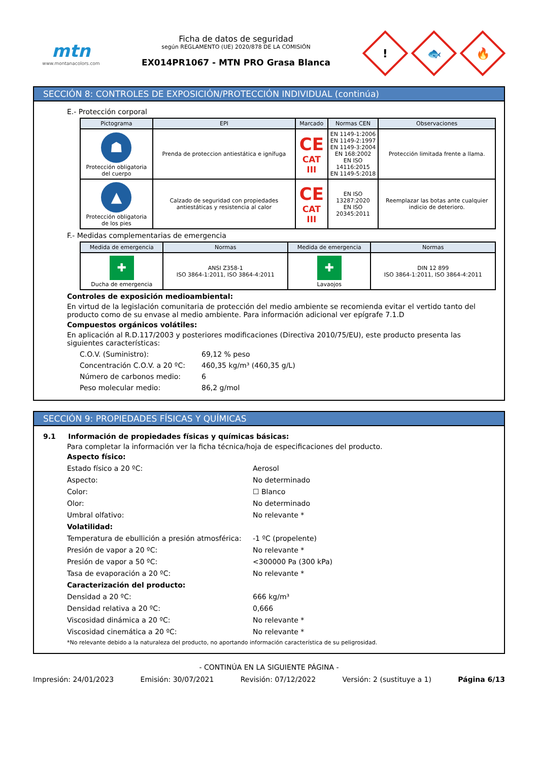mtn
www.montanacolors.com
Ficha de datos de seguridad
según REGLAMENTO (UE) 2020/878 DE LA COMISIÓN
EX014PR1067 - MTN PRO Grasa Blanca
!
🐟
🔥
SECCIÓN 8: CONTROLES DE EXPOSICIÓN/PROTECCIÓN INDIVIDUAL (continúa)
E.- Protección corporal
| Pictograma | EPI | Marcado | Normas CEN | Observaciones |
| --- | --- | --- | --- | --- |
| ☗ Protección obligatoria del cuerpo | Prenda de proteccion antiestática e ignífuga | CE CAT III | EN 1149-1:2006 EN 1149-2:1997 EN 1149-3:2004 EN 168:2002 EN ISO 14116:2015 EN 1149-5:2018 | Protección limitada frente a llama. |
| ▲ Protección obligatoria de los pies | Calzado de seguridad con propiedades antiestáticas y resistencia al calor | CE CAT III | EN ISO 13287:2020 EN ISO 20345:2011 | Reemplazar las botas ante cualquier indicio de deterioro. |
F.- Medidas complementarias de emergencia
| Medida de emergencia | Normas | Medida de emergencia | Normas |
| --- | --- | --- | --- |
| ✚ Ducha de emergencia | ANSI Z358-1 ISO 3864-1:2011, ISO 3864-4:2011 | ✚ Lavaojos | DIN 12 899 ISO 3864-1:2011, ISO 3864-4:2011 |
Controles de exposición medioambiental:
En virtud de la legislación comunitaria de protección del medio ambiente se recomienda evitar el vertido tanto del producto como de su envase al medio ambiente. Para información adicional ver epígrafe 7.1.D
Compuestos orgánicos volátiles:
En aplicación al R.D.117/2003 y posteriores modificaciones (Directiva 2010/75/EU), este producto presenta las siguientes características:
C.O.V. (Suministro): 69,12 % peso
Concentración C.O.V. a 20 ºC: 460,35 kg/m³ (460,35 g/L)
Número de carbonos medio: 6
Peso molecular medio: 86,2 g/mol
SECCIÓN 9: PROPIEDADES FÍSICAS Y QUÍMICAS
9.1 Información de propiedades físicas y químicas básicas:
Para completar la información ver la ficha técnica/hoja de especificaciones del producto.
Aspecto físico:
Estado físico a 20 ºC: Aerosol
Aspecto: No determinado
Color: ☐ Blanco
Olor: No determinado
Umbral olfativo: No relevante *
Volatilidad:
Temperatura de ebullición a presión atmosférica: -1 ºC (propelente)
Presión de vapor a 20 ºC: No relevante *
Presión de vapor a 50 ºC: <300000 Pa (300 kPa)
Tasa de evaporación a 20 ºC: No relevante *
Caracterización del producto:
Densidad a 20 ºC: 666 kg/m³
Densidad relativa a 20 ºC: 0,666
Viscosidad dinámica a 20 ºC: No relevante *
Viscosidad cinemática a 20 ºC: No relevante *
*No relevante debido a la naturaleza del producto, no aportando información característica de su peligrosidad.
- CONTINÚA EN LA SIGUIENTE PÁGINA -
Impresión: 24/01/2023 Emisión: 30/07/2021 Revisión: 07/12/2022 Versión: 2 (sustituye a 1) Página 6/13